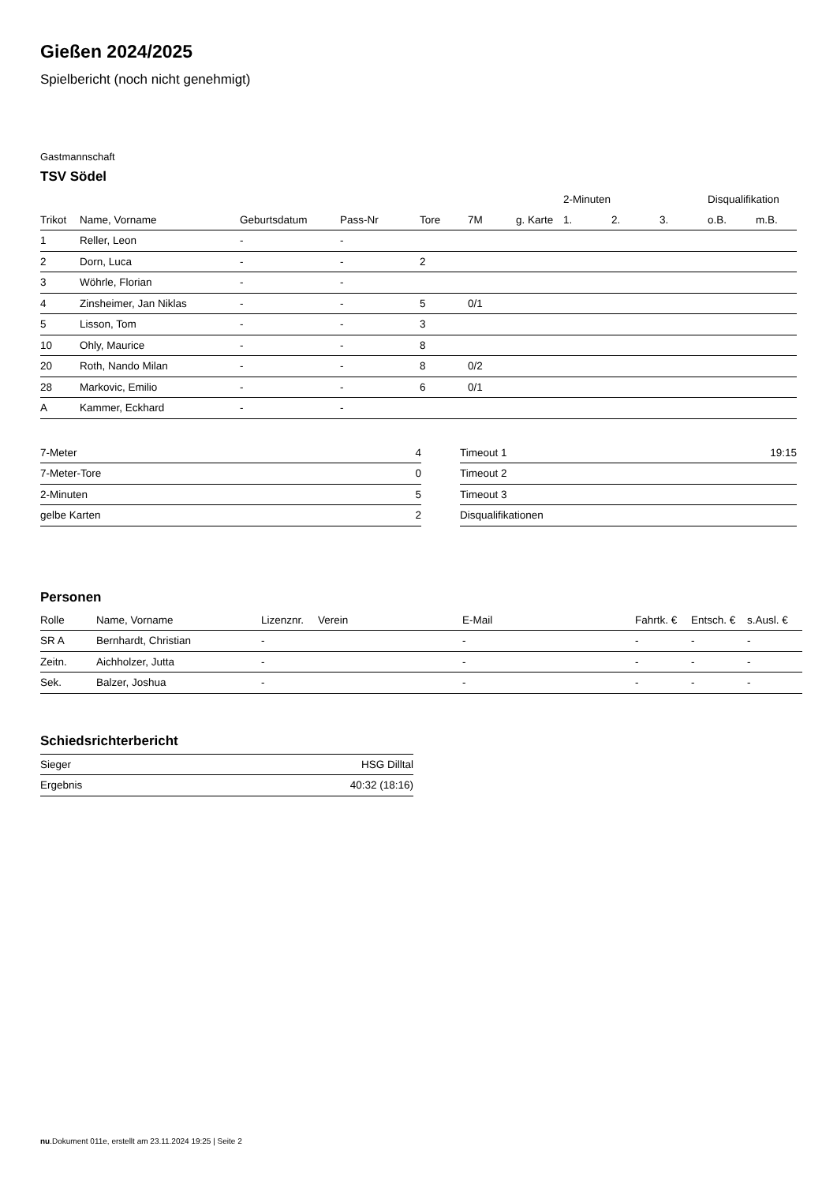Gießen 2024/2025
Spielbericht (noch nicht genehmigt)
Gastmannschaft
TSV Södel
| | | | | | | | 2-Minuten | | | Disqualifikation | |
| --- | --- | --- | --- | --- | --- | --- | --- | --- | --- | --- | --- |
| Trikot | Name, Vorname | Geburtsdatum | Pass-Nr | Tore | 7M | g. Karte | 1. | 2. | 3. | o.B. | m.B. |
| 1 | Reller, Leon | - | - | | | | | | | | |
| 2 | Dorn, Luca | - | - | 2 | | | | | | | |
| 3 | Wöhrle, Florian | - | - | | | | | | | | |
| 4 | Zinsheimer, Jan Niklas | - | - | 5 | 0/1 | | | | | | |
| 5 | Lisson, Tom | - | - | 3 | | | | | | | |
| 10 | Ohly, Maurice | - | - | 8 | | | | | | | |
| 20 | Roth, Nando Milan | - | - | 8 | 0/2 | | | | | | |
| 28 | Markovic, Emilio | - | - | 6 | 0/1 | | | | | | |
| A | Kammer, Eckhard | - | - | | | | | | | | |
| 7-Meter | 4 |
| 7-Meter-Tore | 0 |
| 2-Minuten | 5 |
| gelbe Karten | 2 |
| Timeout 1 | 19:15 |
| Timeout 2 | |
| Timeout 3 | |
| Disqualifikationen | |
Personen
| Rolle | Name, Vorname | Lizenznr. | Verein | E-Mail | Fahrtk. € | Entsch. € | s.Ausl. € |
| --- | --- | --- | --- | --- | --- | --- | --- |
| SR A | Bernhardt, Christian | - | | - | - | - | - |
| Zeitn. | Aichholzer, Jutta | - | | - | - | - | - |
| Sek. | Balzer, Joshua | - | | - | - | - | - |
Schiedsrichterbericht
| Sieger | HSG Dilltal |
| Ergebnis | 40:32 (18:16) |
nu.Dokument 011e, erstellt am 23.11.2024 19:25 | Seite 2